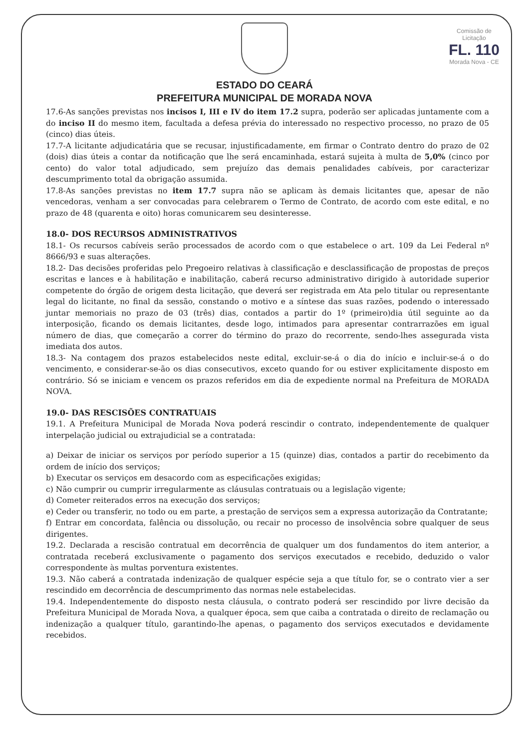Comissão de Licitação
FL. 110
Morada Nova - CE
ESTADO DO CEARÁ
PREFEITURA MUNICIPAL DE MORADA NOVA
17.6-As sanções previstas nos incisos I, III e IV do item 17.2 supra, poderão ser aplicadas juntamente com a do inciso II do mesmo item, facultada a defesa prévia do interessado no respectivo processo, no prazo de 05 (cinco) dias úteis.
17.7-A licitante adjudicatária que se recusar, injustificadamente, em firmar o Contrato dentro do prazo de 02 (dois) dias úteis a contar da notificação que lhe será encaminhada, estará sujeita à multa de 5,0% (cinco por cento) do valor total adjudicado, sem prejuízo das demais penalidades cabíveis, por caracterizar descumprimento total da obrigação assumida.
17.8-As sanções previstas no item 17.7 supra não se aplicam às demais licitantes que, apesar de não vencedoras, venham a ser convocadas para celebrarem o Termo de Contrato, de acordo com este edital, e no prazo de 48 (quarenta e oito) horas comunicarem seu desinteresse.
18.0- DOS RECURSOS ADMINISTRATIVOS
18.1- Os recursos cabíveis serão processados de acordo com o que estabelece o art. 109 da Lei Federal nº 8666/93 e suas alterações.
18.2- Das decisões proferidas pelo Pregoeiro relativas à classificação e desclassificação de propostas de preços escritas e lances e à habilitação e inabilitação, caberá recurso administrativo dirigido à autoridade superior competente do órgão de origem desta licitação, que deverá ser registrada em Ata pelo titular ou representante legal do licitante, no final da sessão, constando o motivo e a síntese das suas razões, podendo o interessado juntar memoriais no prazo de 03 (três) dias, contados a partir do 1º (primeiro)dia útil seguinte ao da interposição, ficando os demais licitantes, desde logo, intimados para apresentar contrarrazões em igual número de dias, que começarão a correr do término do prazo do recorrente, sendo-lhes assegurada vista imediata dos autos.
18.3- Na contagem dos prazos estabelecidos neste edital, excluir-se-á o dia do início e incluir-se-á o do vencimento, e considerar-se-ão os dias consecutivos, exceto quando for ou estiver explicitamente disposto em contrário. Só se iniciam e vencem os prazos referidos em dia de expediente normal na Prefeitura de MORADA NOVA.
19.0- DAS RESCISÕES CONTRATUAIS
19.1. A Prefeitura Municipal de Morada Nova poderá rescindir o contrato, independentemente de qualquer interpelação judicial ou extrajudicial se a contratada:
a) Deixar de iniciar os serviços por período superior a 15 (quinze) dias, contados a partir do recebimento da ordem de início dos serviços;
b) Executar os serviços em desacordo com as especificações exigidas;
c) Não cumprir ou cumprir irregularmente as cláusulas contratuais ou a legislação vigente;
d) Cometer reiterados erros na execução dos serviços;
e) Ceder ou transferir, no todo ou em parte, a prestação de serviços sem a expressa autorização da Contratante;
f) Entrar em concordata, falência ou dissolução, ou recair no processo de insolvência sobre qualquer de seus dirigentes.
19.2. Declarada a rescisão contratual em decorrência de qualquer um dos fundamentos do item anterior, a contratada receberá exclusivamente o pagamento dos serviços executados e recebido, deduzido o valor correspondente às multas porventura existentes.
19.3. Não caberá a contratada indenização de qualquer espécie seja a que título for, se o contrato vier a ser rescindido em decorrência de descumprimento das normas nele estabelecidas.
19.4. Independentemente do disposto nesta cláusula, o contrato poderá ser rescindido por livre decisão da Prefeitura Municipal de Morada Nova, a qualquer época, sem que caiba a contratada o direito de reclamação ou indenização a qualquer título, garantindo-lhe apenas, o pagamento dos serviços executados e devidamente recebidos.